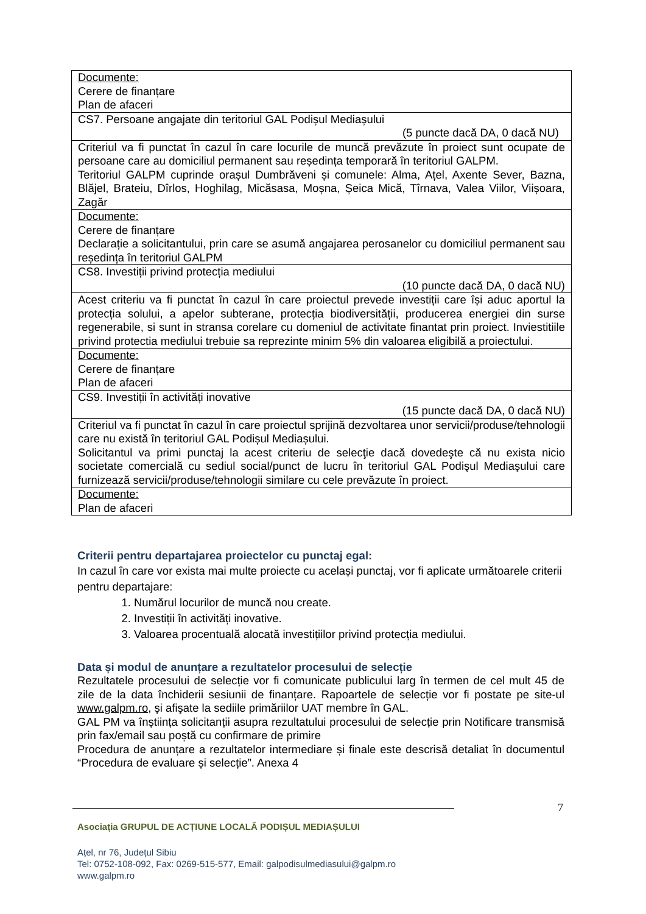| Documente: Cerere de finanțare Plan de afaceri |
| CS7. Persoane angajate din teritoriul GAL Podișul Mediașului (5 puncte dacă DA, 0 dacă NU) |
| Criteriul va fi punctat în cazul în care locurile de muncă prevăzute în proiect sunt ocupate de persoane care au domiciliul permanent sau reședința temporară în teritoriul GALPM. Teritoriul GALPM cuprinde orașul Dumbrăveni și comunele: Alma, Ațel, Axente Sever, Bazna, Blăjel, Brateiu, Dîrlos, Hoghilag, Micăsasa, Moșna, Șeica Mică, Tîrnava, Valea Viilor, Viișoara, Zagăr |
| Documente: Cerere de finanțare Declarație a solicitantului, prin care se asumă angajarea perosanelor cu domiciliul permanent sau reședința în teritoriul GALPM |
| CS8. Investiții privind protecția mediului (10 puncte dacă DA, 0 dacă NU) |
| Acest criteriu va fi punctat în cazul în care proiectul prevede investiții care își aduc aportul la protecția solului, a apelor subterane, protecția biodiversității, producerea energiei din surse regenerabile, si sunt in stransa corelare cu domeniul de activitate finantat prin proiect. Inviestitiile privind protectia mediului trebuie sa reprezinte minim 5% din valoarea eligibilă a proiectului. |
| Documente: Cerere de finanțare Plan de afaceri |
| CS9. Investiții în activități inovative (15 puncte dacă DA, 0 dacă NU) |
| Criteriul va fi punctat în cazul în care proiectul sprijină dezvoltarea unor servicii/produse/tehnologii care nu există în teritoriul GAL Podișul Mediașului. Solicitantul va primi punctaj la acest criteriu de selecţie dacă dovedeşte că nu exista nicio societate comercială cu sediul social/punct de lucru în teritoriul GAL Podişul Mediaşului care furnizează servicii/produse/tehnologii similare cu cele prevăzute în proiect. |
| Documente: Plan de afaceri |
Criterii pentru departajarea proiectelor cu punctaj egal:
In cazul în care vor exista mai multe proiecte cu același punctaj, vor fi aplicate următoarele criterii pentru departajare:
1. Numărul locurilor de muncă nou create.
2. Investiții în activități inovative.
3. Valoarea procentuală alocată investițiilor privind protecția mediului.
Data și modul de anunțare a rezultatelor procesului de selecție
Rezultatele procesului de selecție vor fi comunicate publicului larg în termen de cel mult 45 de zile de la data închiderii sesiunii de finanțare. Rapoartele de selecție vor fi postate pe site-ul www.galpm.ro, şi afişate la sediile primăriilor UAT membre în GAL.
GAL PM va înștiința solicitanții asupra rezultatului procesului de selecție prin Notificare transmisă prin fax/email sau poștă cu confirmare de primire
Procedura de anunțare a rezultatelor intermediare și finale este descrisă detaliat în documentul “Procedura de evaluare și selecție”. Anexa 4
7
Asociația GRUPUL DE ACȚIUNE LOCALĂ PODIȘUL MEDIAȘULUI
Ațel, nr 76, Județul Sibiu
Tel: 0752-108-092, Fax: 0269-515-577, Email: galpodisulmediasului@galpm.ro
www.galpm.ro